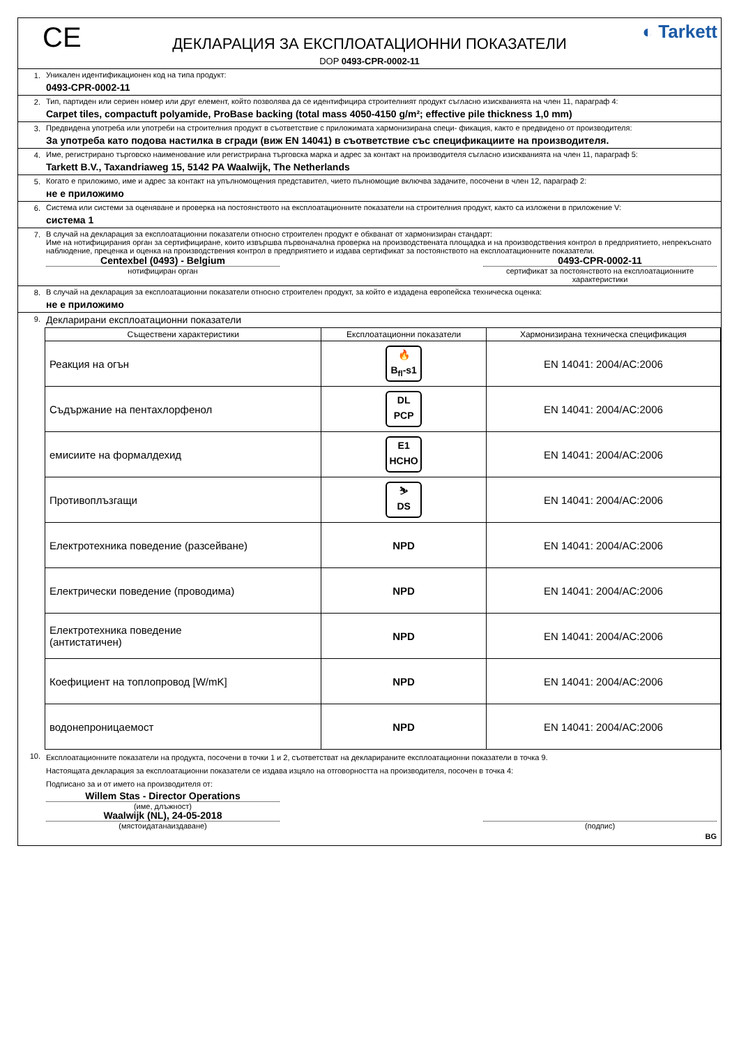CE ◐ Tarkett
ДЕКЛАРАЦИЯ ЗА ЕКСПЛОАТАЦИОННИ ПОКАЗАТЕЛИ
DOP 0493-CPR-0002-11
1. Уникален идентификационен код на типа продукт:
0493-CPR-0002-11
2. Тип, партиден или сериен номер или друг елемент, който позволява да се идентифицира строителният продукт съгласно изискванията на член 11, параграф 4:
Carpet tiles, compactuft polyamide, ProBase backing (total mass 4050-4150 g/m²; effective pile thickness 1,0 mm)
3. Предвидена употреба или употреби на строителния продукт в съответствие с приложимата хармонизирана специ- фикация, както е предвидено от производителя:
За употреба като подова настилка в сгради (виж EN 14041) в съответствие със спецификациите на производителя.
4. Име, регистрирано търговско наименование или регистрирана търговска марка и адрес за контакт на производителя съгласно изискванията на член 11, параграф 5:
Tarkett B.V., Taxandriaweg 15, 5142 PA Waalwijk, The Netherlands
5. Когато е приложимо, име и адрес за контакт на упълномощения представител, чието пълномощие включва задачите, посочени в член 12, параграф 2:
не е приложимо
6. Система или системи за оценяване и проверка на постоянството на експлоатационните показатели на строителния продукт, както са изложени в приложение V:
система 1
7. В случай на декларация за експлоатационни показатели относно строителен продукт е обхванат от хармонизиран стандарт:
Име на нотифицирания орган за сертифициране, които извършва първоначална проверка на производствената площадка и на производствения контрол в предприятието, непрекъснато наблюдение, преценка и оценка на производствения контрол в предприятието и издава сертификат за постоянството на експлоатационните показатели.
Centexbel (0493) - Belgium 0493-CPR-0002-11
нотифициран орган сертификат за постоянството на експлоатационните характеристики
8. В случай на декларация за експлоатационни показатели относно строителен продукт, за който е издадена европейска техническа оценка:
не е приложимо
9.
Декларирани експлоатационни показатели
| Съществени характеристики | Експлоатационни показатели | Хармонизирана техническа спецификация |
| --- | --- | --- |
| Реакция на огън | 🔥 B<sub>fl</sub>-s1 | EN 14041: 2004/AC:2006 |
| Съдържание на пентахлорфенол | DL PCP | EN 14041: 2004/AC:2006 |
| емисиите на формалдехид | E1 HCHO | EN 14041: 2004/AC:2006 |
| Противоплъзгащи | ⛷ DS | EN 14041: 2004/AC:2006 |
| Електротехника поведение (разсейване) | NPD | EN 14041: 2004/AC:2006 |
| Електрически поведение (проводима) | NPD | EN 14041: 2004/AC:2006 |
| Електротехника поведение (антистатичен) | NPD | EN 14041: 2004/AC:2006 |
| Коефициент на топлопровод [W/mK] | NPD | EN 14041: 2004/AC:2006 |
| водонепроницаемост | NPD | EN 14041: 2004/AC:2006 |
10.
Експлоатационните показатели на продукта, посочени в точки 1 и 2, съответстват на декларираните експлоатационни показатели в точка 9.
Настоящата декларация за експлоатационни показатели се издава изцяло на отговорността на производителя, посочен в точка 4:
Подписано за и от името на производителя от:
Willem Stas - Director Operations
(име, длъжност)
Waalwijk (NL), 24-05-2018
(мястоидатанаиздаване) (подпис)
BG